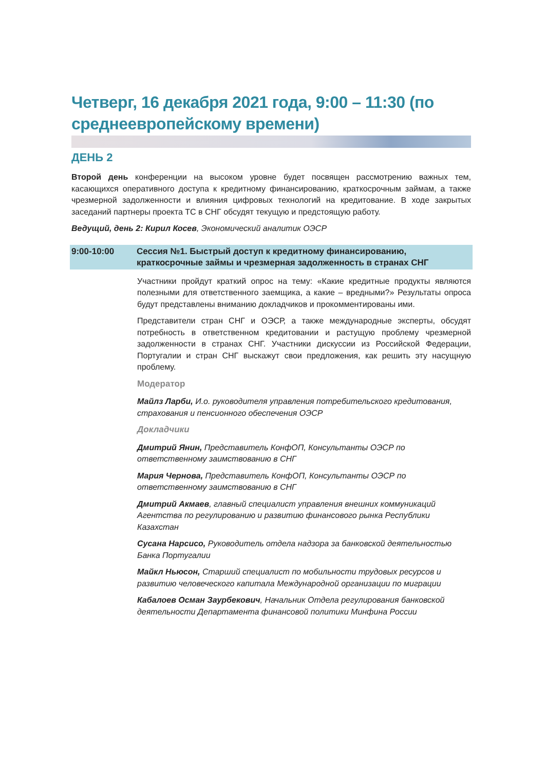Четверг, 16 декабря 2021 года, 9:00 – 11:30 (по среднеевропейскому времени)
ДЕНЬ 2
Второй день конференции на высоком уровне будет посвящен рассмотрению важных тем, касающихся оперативного доступа к кредитному финансированию, краткосрочным займам, а также чрезмерной задолженности и влияния цифровых технологий на кредитование. В ходе закрытых заседаний партнеры проекта ТС в СНГ обсудят текущую и предстоящую работу.
Ведущий, день 2: Кирил Косев, Экономический аналитик ОЭСР
9:00-10:00 Сессия №1. Быстрый доступ к кредитному финансированию, краткосрочные займы и чрезмерная задолженность в странах СНГ
Участники пройдут краткий опрос на тему: «Какие кредитные продукты являются полезными для ответственного заемщика, а какие – вредными?» Результаты опроса будут представлены вниманию докладчиков и прокомментированы ими.
Представители стран СНГ и ОЭСР, а также международные эксперты, обсудят потребность в ответственном кредитовании и растущую проблему чрезмерной задолженности в странах СНГ. Участники дискуссии из Российской Федерации, Португалии и стран СНГ выскажут свои предложения, как решить эту насущную проблему.
Модератор
Майлз Ларби, И.о. руководителя управления потребительского кредитования, страхования и пенсионного обеспечения ОЭСР
Докладчики
Дмитрий Янин, Представитель КонфОП, Консультанты ОЭСР по ответственному заимствованию в СНГ
Мария Чернова, Представитель КонфОП, Консультанты ОЭСР по ответственному заимствованию в СНГ
Дмитрий Акмаев, главный специалист управления внешних коммуникаций Агентства по регулированию и развитию финансового рынка Республики Казахстан
Сусана Нарсисо, Руководитель отдела надзора за банковской деятельностью Банка Португалии
Майкл Ньюсон, Старший специалист по мобильности трудовых ресурсов и развитию человеческого капитала Международной организации по миграции
Кабалоев Осман Заурбекович, Начальник Отдела регулирования банковской деятельности Департамента финансовой политики Минфина России